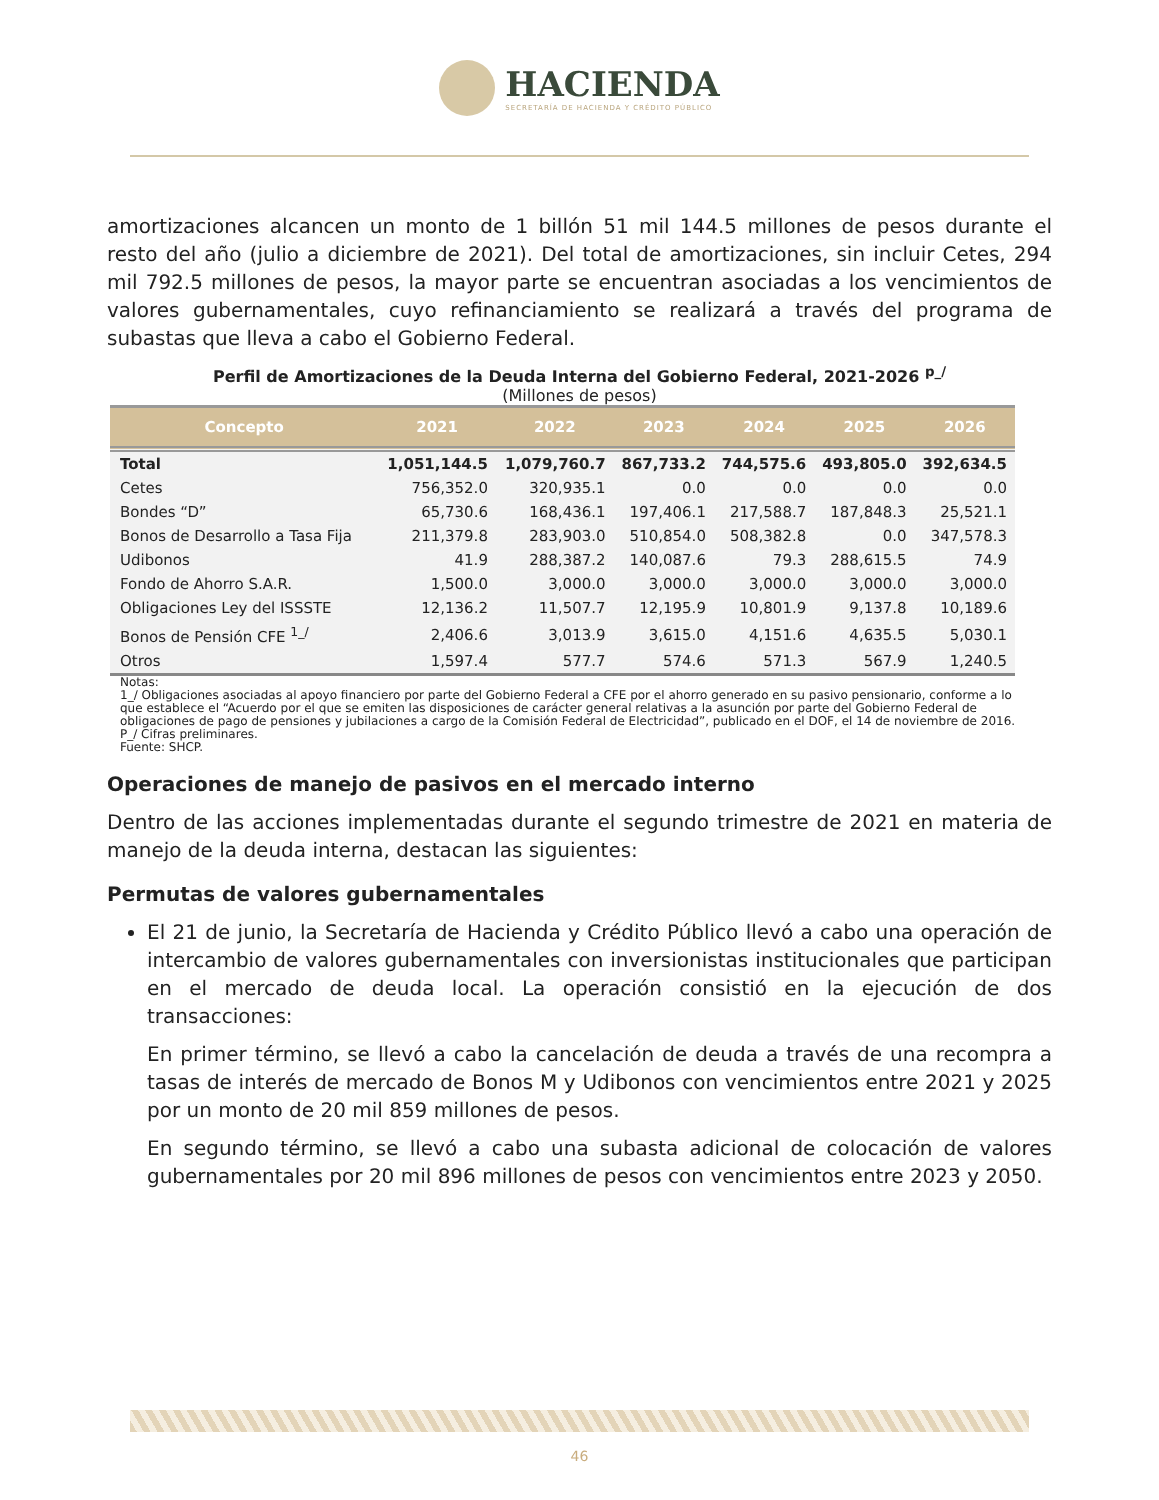HACIENDA
SECRETARÍA DE HACIENDA Y CRÉDITO PÚBLICO
amortizaciones alcancen un monto de 1 billón 51 mil 144.5 millones de pesos durante el resto del año (julio a diciembre de 2021). Del total de amortizaciones, sin incluir Cetes, 294 mil 792.5 millones de pesos, la mayor parte se encuentran asociadas a los vencimientos de valores gubernamentales, cuyo refinanciamiento se realizará a través del programa de subastas que lleva a cabo el Gobierno Federal.
Perfil de Amortizaciones de la Deuda Interna del Gobierno Federal, 2021-2026 <sup>p_/</sup>
(Millones de pesos)
| Concepto | 2021 | 2022 | 2023 | 2024 | 2025 | 2026 |
| --- | --- | --- | --- | --- | --- | --- |
| Total | 1,051,144.5 | 1,079,760.7 | 867,733.2 | 744,575.6 | 493,805.0 | 392,634.5 |
| Cetes | 756,352.0 | 320,935.1 | 0.0 | 0.0 | 0.0 | 0.0 |
| Bondes “D” | 65,730.6 | 168,436.1 | 197,406.1 | 217,588.7 | 187,848.3 | 25,521.1 |
| Bonos de Desarrollo a Tasa Fija | 211,379.8 | 283,903.0 | 510,854.0 | 508,382.8 | 0.0 | 347,578.3 |
| Udibonos | 41.9 | 288,387.2 | 140,087.6 | 79.3 | 288,615.5 | 74.9 |
| Fondo de Ahorro S.A.R. | 1,500.0 | 3,000.0 | 3,000.0 | 3,000.0 | 3,000.0 | 3,000.0 |
| Obligaciones Ley del ISSSTE | 12,136.2 | 11,507.7 | 12,195.9 | 10,801.9 | 9,137.8 | 10,189.6 |
| Bonos de Pensión CFE <sup>1_/</sup> | 2,406.6 | 3,013.9 | 3,615.0 | 4,151.6 | 4,635.5 | 5,030.1 |
| Otros | 1,597.4 | 577.7 | 574.6 | 571.3 | 567.9 | 1,240.5 |
Notas:
1_/ Obligaciones asociadas al apoyo financiero por parte del Gobierno Federal a CFE por el ahorro generado en su pasivo pensionario, conforme a lo que establece el “Acuerdo por el que se emiten las disposiciones de carácter general relativas a la asunción por parte del Gobierno Federal de obligaciones de pago de pensiones y jubilaciones a cargo de la Comisión Federal de Electricidad”, publicado en el DOF, el 14 de noviembre de 2016.
P_/ Cifras preliminares.
Fuente: SHCP.
Operaciones de manejo de pasivos en el mercado interno
Dentro de las acciones implementadas durante el segundo trimestre de 2021 en materia de manejo de la deuda interna, destacan las siguientes:
Permutas de valores gubernamentales
El 21 de junio, la Secretaría de Hacienda y Crédito Público llevó a cabo una operación de intercambio de valores gubernamentales con inversionistas institucionales que participan en el mercado de deuda local. La operación consistió en la ejecución de dos transacciones:
En primer término, se llevó a cabo la cancelación de deuda a través de una recompra a tasas de interés de mercado de Bonos M y Udibonos con vencimientos entre 2021 y 2025 por un monto de 20 mil 859 millones de pesos.
En segundo término, se llevó a cabo una subasta adicional de colocación de valores gubernamentales por 20 mil 896 millones de pesos con vencimientos entre 2023 y 2050.
46